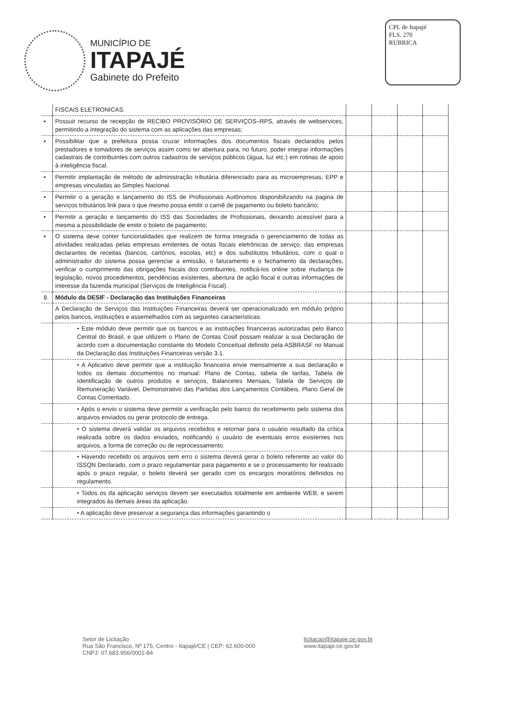MUNICÍPIO DE
ITAPAJÉ
Gabinete do Prefeito
CPL de Itapajé
FLS. 270
RUBRICA
| | FISCAIS ELETRONICAS. | | | | |
| ▪ | Possuir recurso de recepção de RECIBO PROVISÓRIO DE SERVIÇOS–RPS, através de webservices, permitindo a integração do sistema com as aplicações das empresas; | | | | |
| ▪ | Possibilitar que a prefeitura possa cruzar informações dos documentos fiscais declarados pelos prestadores e tomadores de serviços assim como ter abertura para, no futuro, poder integrar informações cadastrais de contribuintes com outros cadastros de serviços públicos (água, luz etc.) em rotinas de apoio à inteligência fiscal. | | | | |
| ▪ | Permitir implantação de método de administração tributária diferenciado para as microempresas, EPP e empresas vinculadas ao Simples Nacional. | | | | |
| ▪ | Permitir o a geração e lançamento do ISS de Profissionais Autônomos disponibilizando na pagina de serviços tributários link para o que mesmo possa emitir o carnê de pagamento ou boleto bancário; | | | | |
| ▪ | Permitir a geração e lançamento do ISS das Sociedades de Profissionais, deixando acessível para a mesma a possibilidade de emitir o boleto de pagamento; | | | | |
| ▪ | O sistema deve conter funcionalidades que realizem de forma integrada o gerenciamento de todas as atividades realizadas pelas empresas emitentes de notas fiscais eletrônicas de serviço, das empresas declarantes de receitas (bancos, cartórios, escolas, etc) e dos substitutos tributários, com o qual o administrador do sistema possa gerenciar a emissão, o faturamento e o fechamento da declarações, verificar o cumprimento das obrigações fiscais dos contribuintes, notificá-los online sobre mudança de legislação, novos procedimentos, pendências existentes, abertura de ação fiscal e outras informações de interesse da fazenda municipal (Serviços de Inteligência Fiscal). | | | | |
| 8. | Módulo da DESIF - Declaração das Instituições Financeiras | | | | |
| | A Declaração de Serviços das Instituições Financeiras deverá ser operacionalizado em módulo próprio pelos bancos, instituições e assemelhados com as seguintes características: | | | | |
| | • Este módulo deve permitir que os bancos e as instituições financeiras autorizadas pelo Banco Central do Brasil, e que utilizem o Plano de Contas Cosif possam realizar a sua Declaração de acordo com a documentação constante do Modelo Conceitual definido pela ASBRASF no Manual da Declaração das Instituições Financeiras versão 3.1. | | | | |
| | • A Aplicativo deve permitir que a instituição financeira envie mensalmente a sua declaração e todos os demais documentos no manual: Plano de Contas, tabela de tarifas, Tabela de Identificação de outros produtos e serviços, Balancetes Mensais, Tabela de Serviços de Remuneração Variável, Demonstrativo das Partidas dos Lançamentos Contábeis, Plano Geral de Contas Comentado. | | | | |
| | • Após o envio o sistema deve permitir a verificação pelo banco do recebimento pelo sistema dos arquivos enviados ou gerar protocolo de entrega. | | | | |
| | • O sistema deverá validar os arquivos recebidos e retornar para o usuário resultado da crítica realizada sobre os dados enviados, notificando o usuário de eventuais erros existentes nos arquivos, a forma de correção ou de reprocessamento. | | | | |
| | • Havendo recebido os arquivos sem erro o sistema deverá gerar o boleto referente ao valor do ISSQN Declarado, com o prazo regulamentar para pagamento e se o processamento for realizado após o prazo regular, o boleto deverá ser gerado com os encargos moratórios definidos no regulamento. | | | | |
| | • Todos os da aplicação serviços devem ser executados totalmente em ambiente WEB, e serem integrados às demais áreas da aplicação. | | | | |
| | • A aplicação deve preservar a segurança das informações garantindo o | | | | |
Setor de Licitação
Rua São Francisco, Nº 175, Centro - Itapajé/CE | CEP: 62.600-000
CNPJ: 07.683.956/0001-84
licitacao@itapaje.ce.gov.br
www.itapaje.ce.gov.br